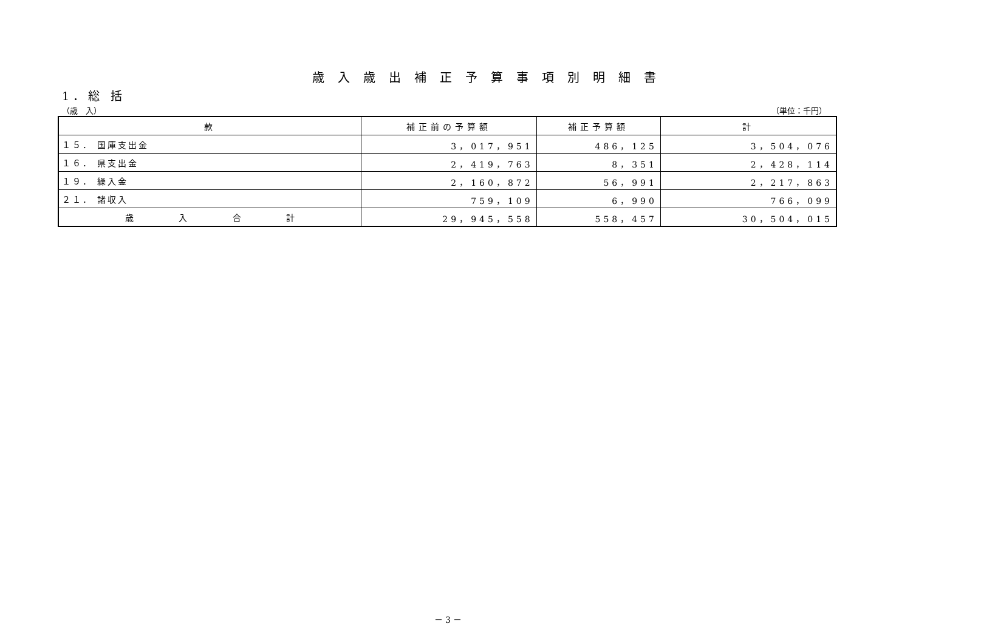歳入歳出補正予算事項別明細書
1．総 括
（歳　入） （単位：千円）
| 款 | 補正前の予算額 | 補正予算額 | 計 |
| --- | --- | --- | --- |
| １５． 国庫支出金 | 3，017，951 | 486，125 | 3，504，076 |
| １６． 県支出金 | 2，419，763 | 8，351 | 2，428，114 |
| １９． 繰入金 | 2，160，872 | 56，991 | 2，217，863 |
| ２１． 諸収入 | 759，109 | 6，990 | 766，099 |
| 歳 入 合 計 | 29，945，558 | 558，457 | 30，504，015 |
－ 3 －